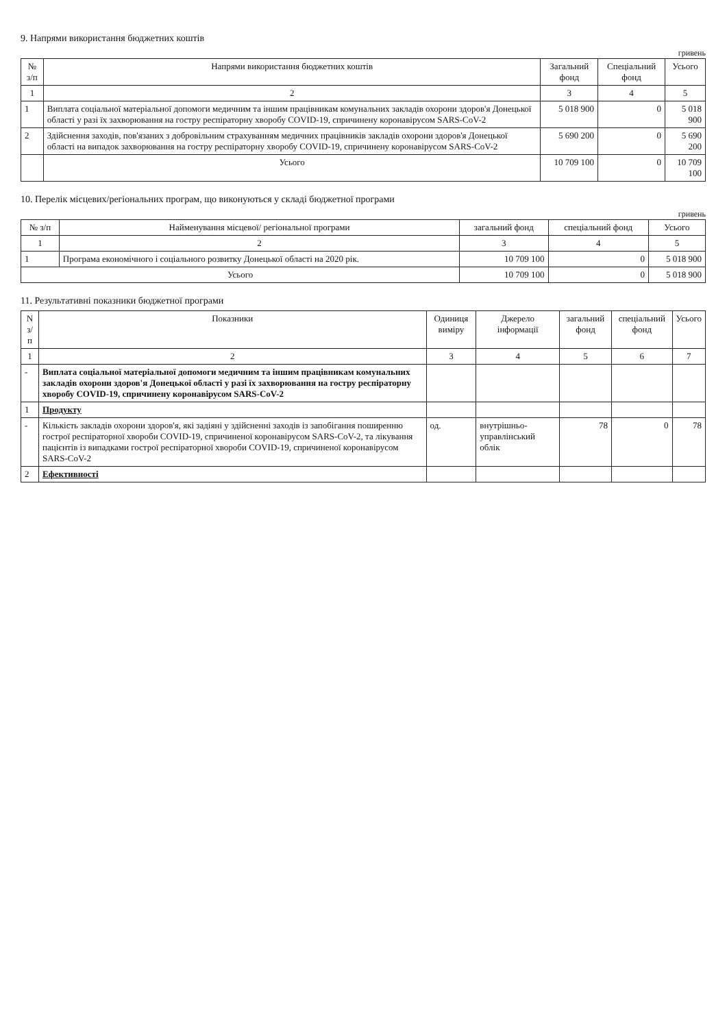9. Напрями використання бюджетних коштів
гривень
| № з/п | Напрями використання бюджетних коштів | Загальний фонд | Спеціальний фонд | Усього |
| --- | --- | --- | --- | --- |
| 1 | 2 | 3 | 4 | 5 |
| 1 | Виплата соціальної матеріальної допомоги медичним та іншим працівникам комунальних закладів охорони здоров'я Донецької області у разі їх захворювання на гостру респіраторну хворобу COVID-19, спричинену коронавірусом SARS-CoV-2 | 5 018 900 | 0 | 5 018 900 |
| 2 | Здійснення заходів, пов'язаних з добровільним страхуванням медичних працівників закладів охорони здоров'я Донецької області на випадок захворювання на гостру респіраторну хворобу COVID-19, спричинену коронавірусом SARS-CoV-2 | 5 690 200 | 0 | 5 690 200 |
| | Усього | 10 709 100 | 0 | 10 709 100 |
10. Перелік місцевих/регіональних програм, що виконуються у складі бюджетної програми
гривень
| № з/п | Найменування місцевої/ регіональної програми | загальний фонд | спеціальний фонд | Усього |
| --- | --- | --- | --- | --- |
| 1 | 2 | 3 | 4 | 5 |
| 1 | Програма економічного і соціального розвитку Донецької області на 2020 рік. | 10 709 100 | 0 | 5 018 900 |
| Усього | | 10 709 100 | 0 | 5 018 900 |
11. Результативні показники бюджетної програми
| N з/п | Показники | Одиниця виміру | Джерело інформації | загальний фонд | спеціальний фонд | Усього |
| --- | --- | --- | --- | --- | --- | --- |
| 1 | 2 | 3 | 4 | 5 | 6 | 7 |
| - | Виплата соціальної матеріальної допомоги медичним та іншим працівникам комунальних закладів охорони здоров'я Донецької області у разі їх захворювання на гостру респіраторну хворобу COVID-19, спричинену коронавірусом SARS-CoV-2 | | | | | |
| 1 | Продукту | | | | | |
| - | Кількість закладів охорони здоров'я, які задіяні у здійсненні заходів із запобігання поширенню гострої респіраторної хвороби COVID-19, спричиненої коронавірусом SARS-CoV-2, та лікування пацієнтів із випадками гострої респіраторної хвороби COVID-19, спричиненої коронавірусом SARS-CoV-2 | од. | внутрішньо-управлінський облік | 78 | 0 | 78 |
| 2 | Ефективності | | | | | |